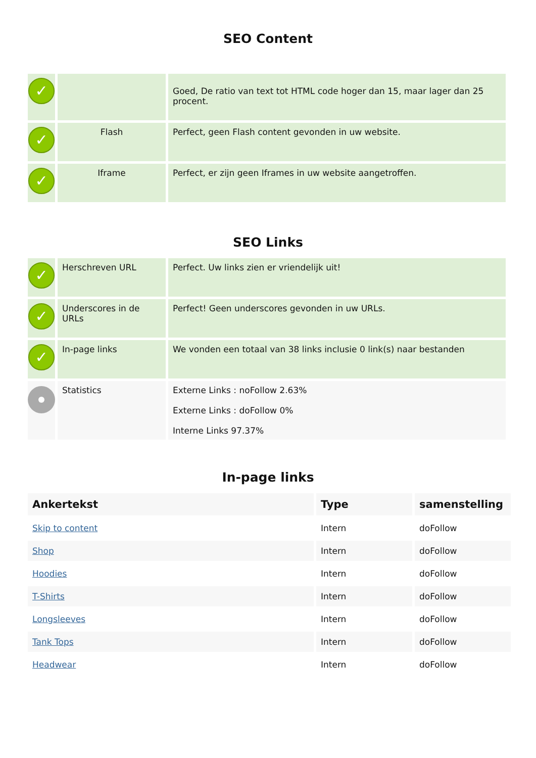SEO Content
| ✓ | | Goed, De ratio van text tot HTML code hoger dan 15, maar lager dan 25 procent. |
| ✓ | Flash | Perfect, geen Flash content gevonden in uw website. |
| ✓ | Iframe | Perfect, er zijn geen Iframes in uw website aangetroffen. |
SEO Links
| ✓ | Herschreven URL | Perfect. Uw links zien er vriendelijk uit! |
| ✓ | Underscores in de URLs | Perfect! Geen underscores gevonden in uw URLs. |
| ✓ | In-page links | We vonden een totaal van 38 links inclusie 0 link(s) naar bestanden |
| | Statistics | Externe Links : noFollow 2.63% Externe Links : doFollow 0% Interne Links 97.37% |
In-page links
| Ankertekst | Type | samenstelling |
| --- | --- | --- |
| Skip to content | Intern | doFollow |
| Shop | Intern | doFollow |
| Hoodies | Intern | doFollow |
| T-Shirts | Intern | doFollow |
| Longsleeves | Intern | doFollow |
| Tank Tops | Intern | doFollow |
| Headwear | Intern | doFollow |